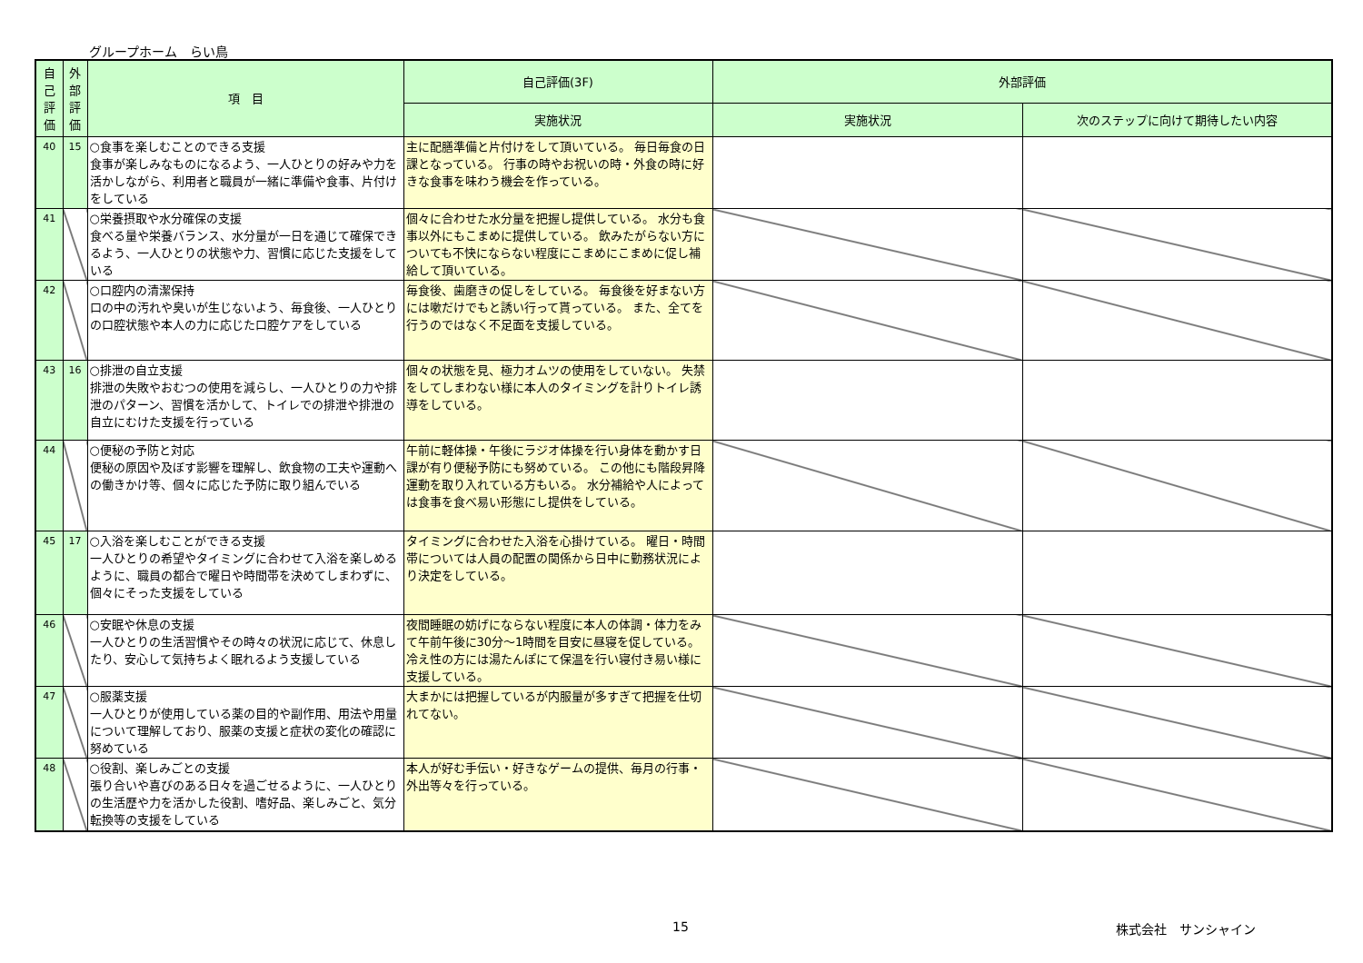グループホーム　らい鳥
| 自 己 評 価 | 外 部 評 価 | 項 目 | 自己評価(3F) | 外部評価 | |
| --- | --- | --- | --- | --- | --- |
| | | | 実施状況 | 実施状況 | 次のステップに向けて期待したい内容 |
| 40 | 15 | ○食事を楽しむことのできる支援 食事が楽しみなものになるよう、一人ひとりの好みや力を活かしながら、利用者と職員が一緒に準備や食事、片付けをしている | 主に配膳準備と片付けをして頂いている。 毎日毎食の日課となっている。 行事の時やお祝いの時・外食の時に好きな食事を味わう機会を作っている。 | | |
| 41 | | ○栄養摂取や水分確保の支援 食べる量や栄養バランス、水分量が一日を通じて確保できるよう、一人ひとりの状態や力、習慣に応じた支援をしている | 個々に合わせた水分量を把握し提供している。 水分も食事以外にもこまめに提供している。 飲みたがらない方についても不快にならない程度にこまめにこまめに促し補給して頂いている。 | | |
| 42 | | ○口腔内の清潔保持 口の中の汚れや臭いが生じないよう、毎食後、一人ひとりの口腔状態や本人の力に応じた口腔ケアをしている | 毎食後、歯磨きの促しをしている。 毎食後を好まない方には嗽だけでもと誘い行って貰っている。 また、全てを行うのではなく不足面を支援している。 | | |
| 43 | 16 | ○排泄の自立支援 排泄の失敗やおむつの使用を減らし、一人ひとりの力や排泄のパターン、習慣を活かして、トイレでの排泄や排泄の自立にむけた支援を行っている | 個々の状態を見、極力オムツの使用をしていない。 失禁をしてしまわない様に本人のタイミングを計りトイレ誘導をしている。 | | |
| 44 | | ○便秘の予防と対応 便秘の原因や及ぼす影響を理解し、飲食物の工夫や運動への働きかけ等、個々に応じた予防に取り組んでいる | 午前に軽体操・午後にラジオ体操を行い身体を動かす日課が有り便秘予防にも努めている。 この他にも階段昇降運動を取り入れている方もいる。 水分補給や人によっては食事を食べ易い形態にし提供をしている。 | | |
| 45 | 17 | ○入浴を楽しむことができる支援 一人ひとりの希望やタイミングに合わせて入浴を楽しめるように、職員の都合で曜日や時間帯を決めてしまわずに、個々にそった支援をしている | タイミングに合わせた入浴を心掛けている。 曜日・時間帯については人員の配置の関係から日中に勤務状況により決定をしている。 | | |
| 46 | | ○安眠や休息の支援 一人ひとりの生活習慣やその時々の状況に応じて、休息したり、安心して気持ちよく眠れるよう支援している | 夜間睡眠の妨げにならない程度に本人の体調・体力をみて午前午後に30分～1時間を目安に昼寝を促している。 冷え性の方には湯たんぽにて保温を行い寝付き易い様に支援している。 | | |
| 47 | | ○服薬支援 一人ひとりが使用している薬の目的や副作用、用法や用量について理解しており、服薬の支援と症状の変化の確認に努めている | 大まかには把握しているが内服量が多すぎて把握を仕切れてない。 | | |
| 48 | | ○役割、楽しみごとの支援 張り合いや喜びのある日々を過ごせるように、一人ひとりの生活歴や力を活かした役割、嗜好品、楽しみごと、気分転換等の支援をしている | 本人が好む手伝い・好きなゲームの提供、毎月の行事・外出等々を行っている。 | | |
15 株式会社　サンシャイン